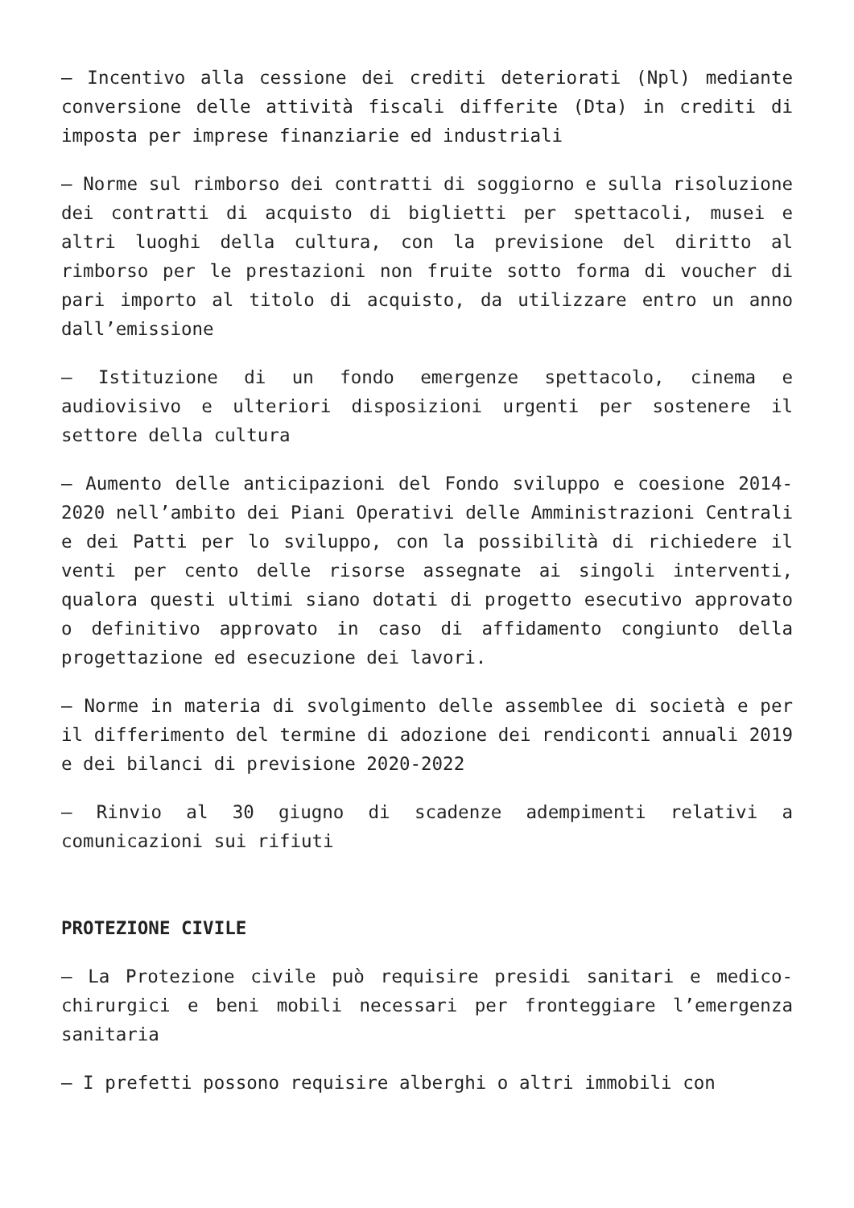– Incentivo alla cessione dei crediti deteriorati (Npl) mediante conversione delle attività fiscali differite (Dta) in crediti di imposta per imprese finanziarie ed industriali
– Norme sul rimborso dei contratti di soggiorno e sulla risoluzione dei contratti di acquisto di biglietti per spettacoli, musei e altri luoghi della cultura, con la previsione del diritto al rimborso per le prestazioni non fruite sotto forma di voucher di pari importo al titolo di acquisto, da utilizzare entro un anno dall’emissione
– Istituzione di un fondo emergenze spettacolo, cinema e audiovisivo e ulteriori disposizioni urgenti per sostenere il settore della cultura
– Aumento delle anticipazioni del Fondo sviluppo e coesione 2014-2020 nell’ambito dei Piani Operativi delle Amministrazioni Centrali e dei Patti per lo sviluppo, con la possibilità di richiedere il venti per cento delle risorse assegnate ai singoli interventi, qualora questi ultimi siano dotati di progetto esecutivo approvato o definitivo approvato in caso di affidamento congiunto della progettazione ed esecuzione dei lavori.
– Norme in materia di svolgimento delle assemblee di società e per il differimento del termine di adozione dei rendiconti annuali 2019 e dei bilanci di previsione 2020-2022
– Rinvio al 30 giugno di scadenze adempimenti relativi a comunicazioni sui rifiuti
PROTEZIONE CIVILE
– La Protezione civile può requisire presidi sanitari e medico-chirurgici e beni mobili necessari per fronteggiare l’emergenza sanitaria
– I prefetti possono requisire alberghi o altri immobili con